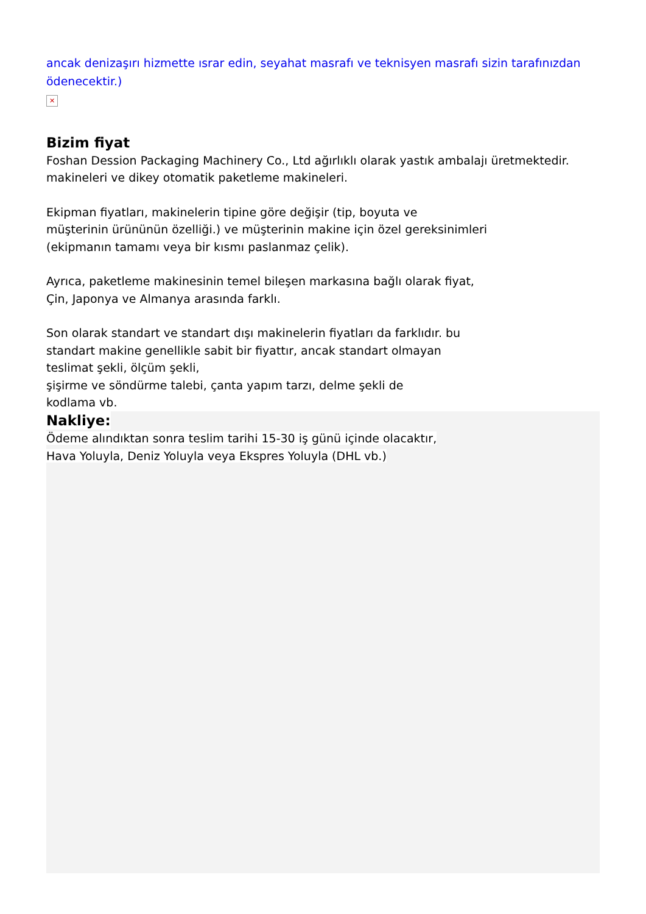ancak denizaşırı hizmette ısrar edin, seyahat masrafı ve teknisyen masrafı sizin tarafınızdan ödenecektir.)
✕
Bizim fiyat
Foshan Dession Packaging Machinery Co., Ltd ağırlıklı olarak yastık ambalajı üretmektedir.
makineleri ve dikey otomatik paketleme makineleri.
Ekipman fiyatları, makinelerin tipine göre değişir (tip, boyuta ve
müşterinin ürününün özelliği.) ve müşterinin makine için özel gereksinimleri
(ekipmanın tamamı veya bir kısmı paslanmaz çelik).
Ayrıca, paketleme makinesinin temel bileşen markasına bağlı olarak fiyat,
Çin, Japonya ve Almanya arasında farklı.
Son olarak standart ve standart dışı makinelerin fiyatları da farklıdır. bu
standart makine genellikle sabit bir fiyattır, ancak standart olmayan
teslimat şekli, ölçüm şekli,
şişirme ve söndürme talebi, çanta yapım tarzı, delme şekli de
kodlama vb.
Nakliye:
Ödeme alındıktan sonra teslim tarihi 15-30 iş günü içinde olacaktır,
Hava Yoluyla, Deniz Yoluyla veya Ekspres Yoluyla (DHL vb.)